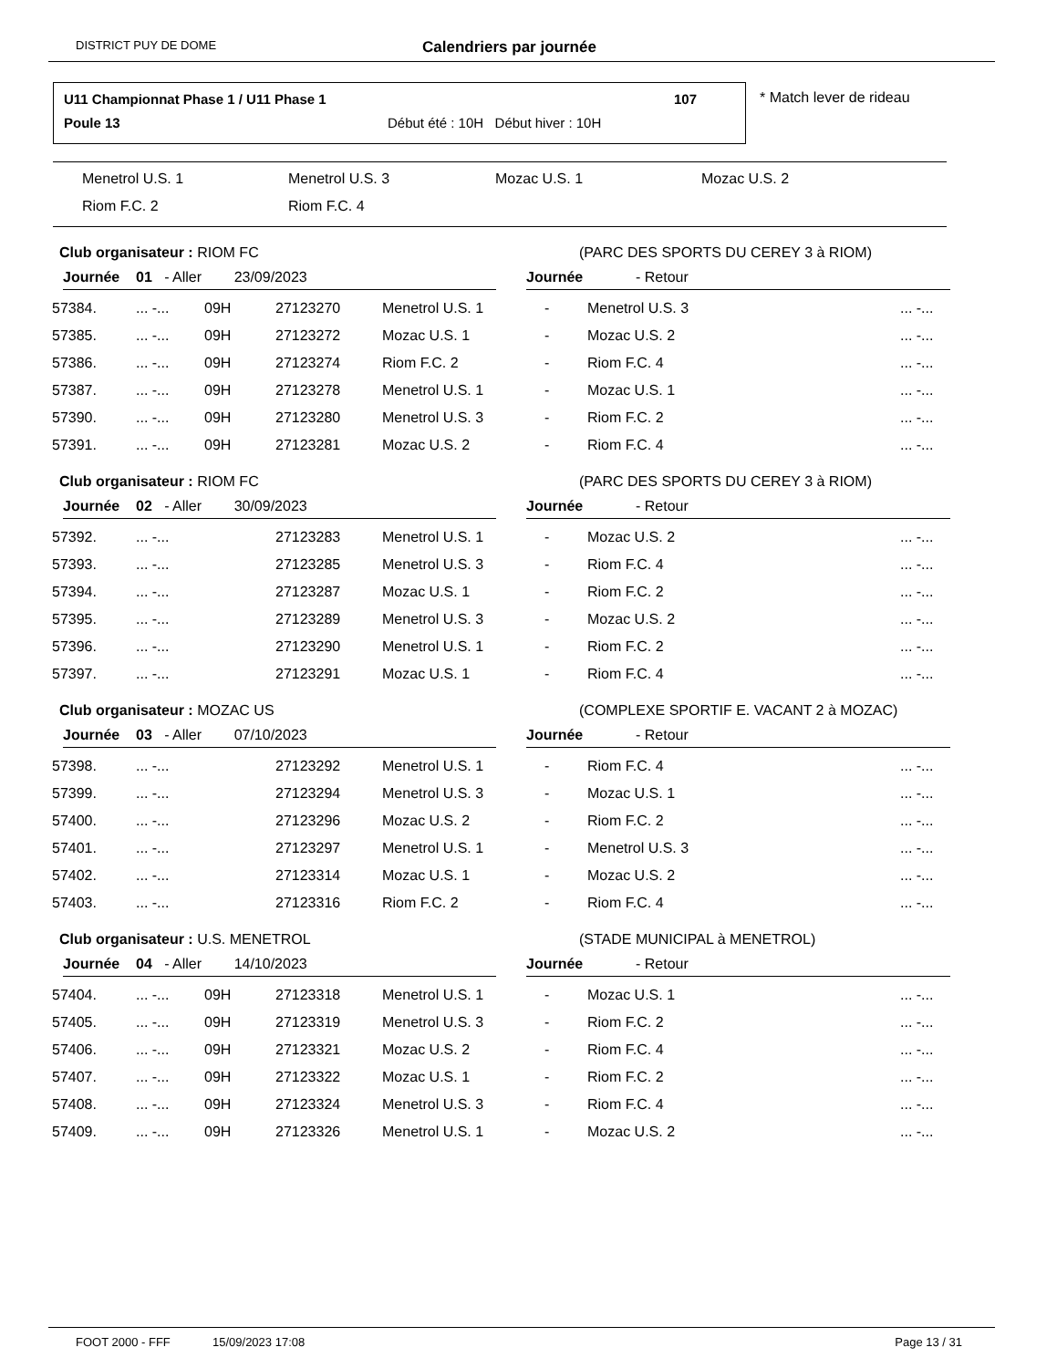DISTRICT PUY DE DOME Calendriers par journée
U11 Championnat Phase 1 / U11 Phase 1
107
Poule 13
Début été : 10H Début hiver : 10H
* Match lever de rideau
Menetrol U.S. 1 Menetrol U.S. 3 Mozac U.S. 1 Mozac U.S. 2
Riom F.C. 2 Riom F.C. 4
Club organisateur : RIOM FC
(PARC DES SPORTS DU CEREY 3 à RIOM)
Journée 01 - Aller 23/09/2023 Journée - Retour
| 57384. | ... -... | 09H | 27123270 | Menetrol U.S. 1 | - | Menetrol U.S. 3 | ... -... |
| 57385. | ... -... | 09H | 27123272 | Mozac U.S. 1 | - | Mozac U.S. 2 | ... -... |
| 57386. | ... -... | 09H | 27123274 | Riom F.C. 2 | - | Riom F.C. 4 | ... -... |
| 57387. | ... -... | 09H | 27123278 | Menetrol U.S. 1 | - | Mozac U.S. 1 | ... -... |
| 57390. | ... -... | 09H | 27123280 | Menetrol U.S. 3 | - | Riom F.C. 2 | ... -... |
| 57391. | ... -... | 09H | 27123281 | Mozac U.S. 2 | - | Riom F.C. 4 | ... -... |
Club organisateur : RIOM FC
(PARC DES SPORTS DU CEREY 3 à RIOM)
Journée 02 - Aller 30/09/2023 Journée - Retour
| 57392. | ... -... | | 27123283 | Menetrol U.S. 1 | - | Mozac U.S. 2 | ... -... |
| 57393. | ... -... | | 27123285 | Menetrol U.S. 3 | - | Riom F.C. 4 | ... -... |
| 57394. | ... -... | | 27123287 | Mozac U.S. 1 | - | Riom F.C. 2 | ... -... |
| 57395. | ... -... | | 27123289 | Menetrol U.S. 3 | - | Mozac U.S. 2 | ... -... |
| 57396. | ... -... | | 27123290 | Menetrol U.S. 1 | - | Riom F.C. 2 | ... -... |
| 57397. | ... -... | | 27123291 | Mozac U.S. 1 | - | Riom F.C. 4 | ... -... |
Club organisateur : MOZAC US
(COMPLEXE SPORTIF E. VACANT 2 à MOZAC)
Journée 03 - Aller 07/10/2023 Journée - Retour
| 57398. | ... -... | | 27123292 | Menetrol U.S. 1 | - | Riom F.C. 4 | ... -... |
| 57399. | ... -... | | 27123294 | Menetrol U.S. 3 | - | Mozac U.S. 1 | ... -... |
| 57400. | ... -... | | 27123296 | Mozac U.S. 2 | - | Riom F.C. 2 | ... -... |
| 57401. | ... -... | | 27123297 | Menetrol U.S. 1 | - | Menetrol U.S. 3 | ... -... |
| 57402. | ... -... | | 27123314 | Mozac U.S. 1 | - | Mozac U.S. 2 | ... -... |
| 57403. | ... -... | | 27123316 | Riom F.C. 2 | - | Riom F.C. 4 | ... -... |
Club organisateur : U.S. MENETROL
(STADE MUNICIPAL à MENETROL)
Journée 04 - Aller 14/10/2023 Journée - Retour
| 57404. | ... -... | 09H | 27123318 | Menetrol U.S. 1 | - | Mozac U.S. 1 | ... -... |
| 57405. | ... -... | 09H | 27123319 | Menetrol U.S. 3 | - | Riom F.C. 2 | ... -... |
| 57406. | ... -... | 09H | 27123321 | Mozac U.S. 2 | - | Riom F.C. 4 | ... -... |
| 57407. | ... -... | 09H | 27123322 | Mozac U.S. 1 | - | Riom F.C. 2 | ... -... |
| 57408. | ... -... | 09H | 27123324 | Menetrol U.S. 3 | - | Riom F.C. 4 | ... -... |
| 57409. | ... -... | 09H | 27123326 | Menetrol U.S. 1 | - | Mozac U.S. 2 | ... -... |
FOOT 2000 - FFF 15/09/2023 17:08 Page 13 / 31